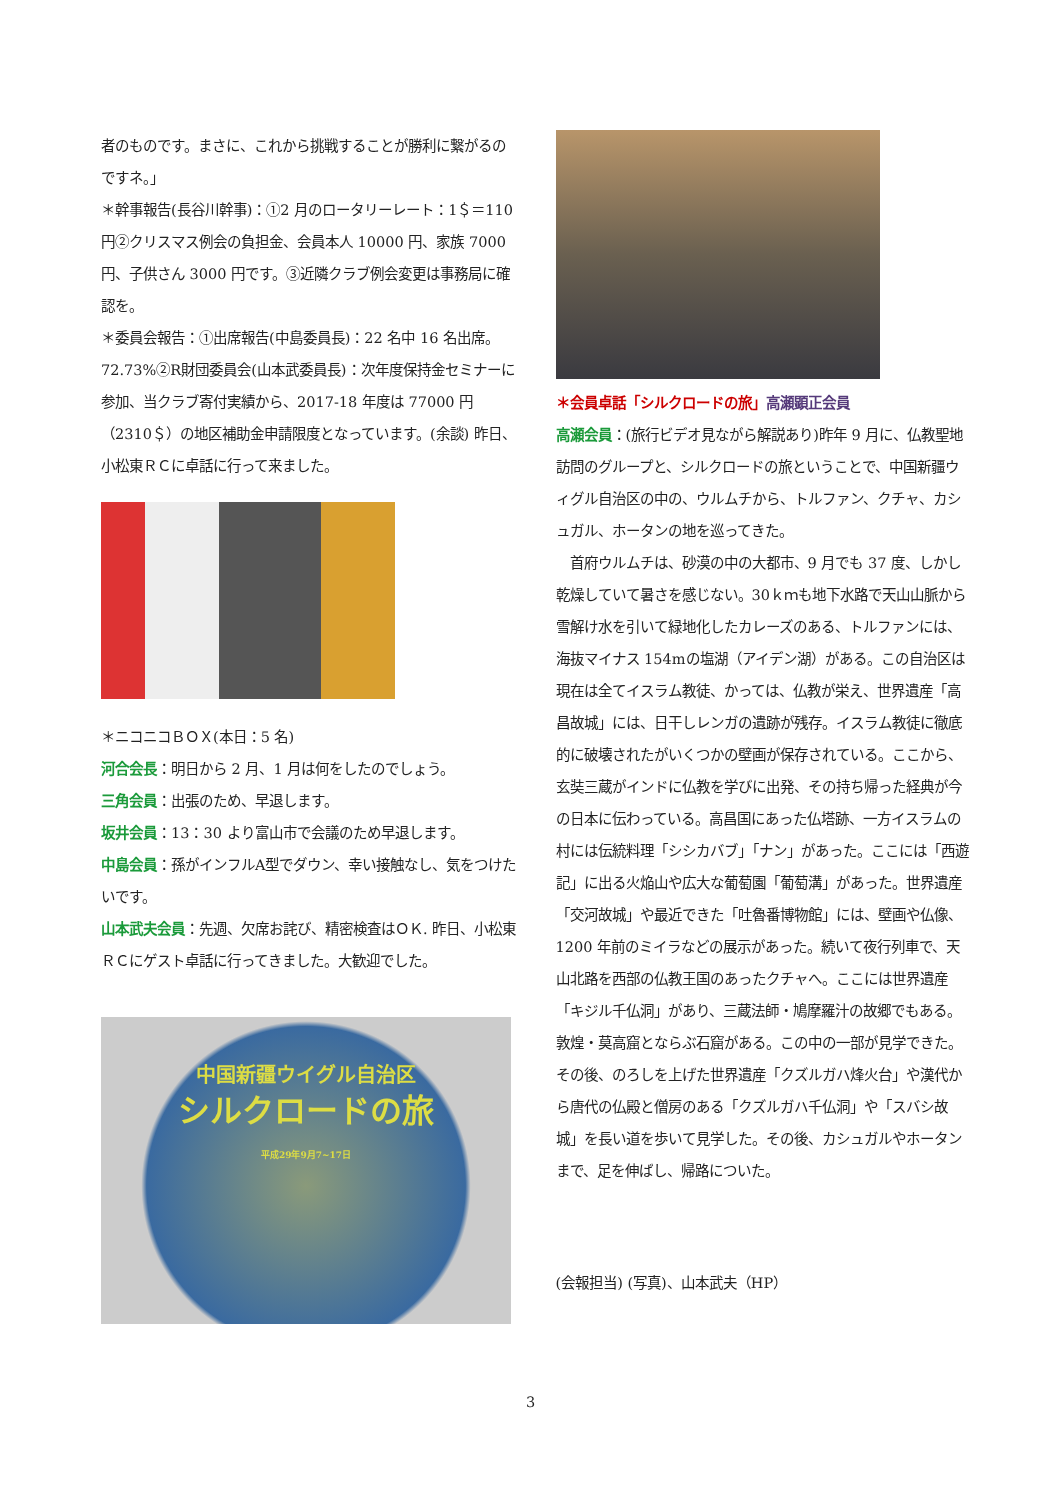者のものです。まさに、これから挑戦することが勝利に繋がるのですネ。」
＊幹事報告(長谷川幹事)：①2 月のロータリーレート：1＄＝110 円②クリスマス例会の負担金、会員本人 10000 円、家族 7000 円、子供さん 3000 円です。③近隣クラブ例会変更は事務局に確認を。
＊委員会報告：①出席報告(中島委員長)：22 名中 16 名出席。72.73%②R財団委員会(山本武委員長)：次年度保持金セミナーに参加、当クラブ寄付実績から、2017-18 年度は 77000 円（2310＄）の地区補助金申請限度となっています。(余談) 昨日、小松東ＲＣに卓話に行って来ました。
＊ニコニコＢＯＸ(本日：5 名)
河合会長：明日から 2 月、1 月は何をしたのでしょう。
三角会員：出張のため、早退します。
坂井会員：13：30 より富山市で会議のため早退します。
中島会員：孫がインフルA型でダウン、幸い接触なし、気をつけたいです。
山本武夫会員：先週、欠席お詫び、精密検査はＯＫ. 昨日、小松東ＲＣにゲスト卓話に行ってきました。大歓迎でした。
中国新疆ウイグル自治区
シルクロードの旅
平成29年9月7~17日
＊会員卓話「シルクロードの旅」高瀬顕正会員
高瀬会員：(旅行ビデオ見ながら解説あり)昨年 9 月に、仏教聖地訪問のグループと、シルクロードの旅ということで、中国新疆ウィグル自治区の中の、ウルムチから、トルファン、クチャ、カシュガル、ホータンの地を巡ってきた。
　首府ウルムチは、砂漠の中の大都市、9 月でも 37 度、しかし乾燥していて暑さを感じない。30ｋｍも地下水路で天山山脈から雪解け水を引いて緑地化したカレーズのある、トルファンには、海抜マイナス 154mの塩湖（アイデン湖）がある。この自治区は現在は全てイスラム教徒、かっては、仏教が栄え、世界遺産「高昌故城」には、日干しレンガの遺跡が残存。イスラム教徒に徹底的に破壊されたがいくつかの壁画が保存されている。ここから、玄奘三蔵がインドに仏教を学びに出発、その持ち帰った経典が今の日本に伝わっている。高昌国にあった仏塔跡、一方イスラムの村には伝統料理「シシカバブ」「ナン」があった。ここには「西遊記」に出る火焔山や広大な葡萄園「葡萄溝」があった。世界遺産「交河故城」や最近できた「吐魯番博物館」には、壁画や仏像、1200 年前のミイラなどの展示があった。続いて夜行列車で、天山北路を西部の仏教王国のあったクチャへ。ここには世界遺産「キジル千仏洞」があり、三蔵法師・鳩摩羅汁の故郷でもある。敦煌・莫高窟とならぶ石窟がある。この中の一部が見学できた。その後、のろしを上げた世界遺産「クズルガハ烽火台」や漢代から唐代の仏殿と僧房のある「クズルガハ千仏洞」や「スバシ故城」を長い道を歩いて見学した。その後、カシュガルやホータンまで、足を伸ばし、帰路についた。
(会報担当) (写真)、山本武夫（HP）
3